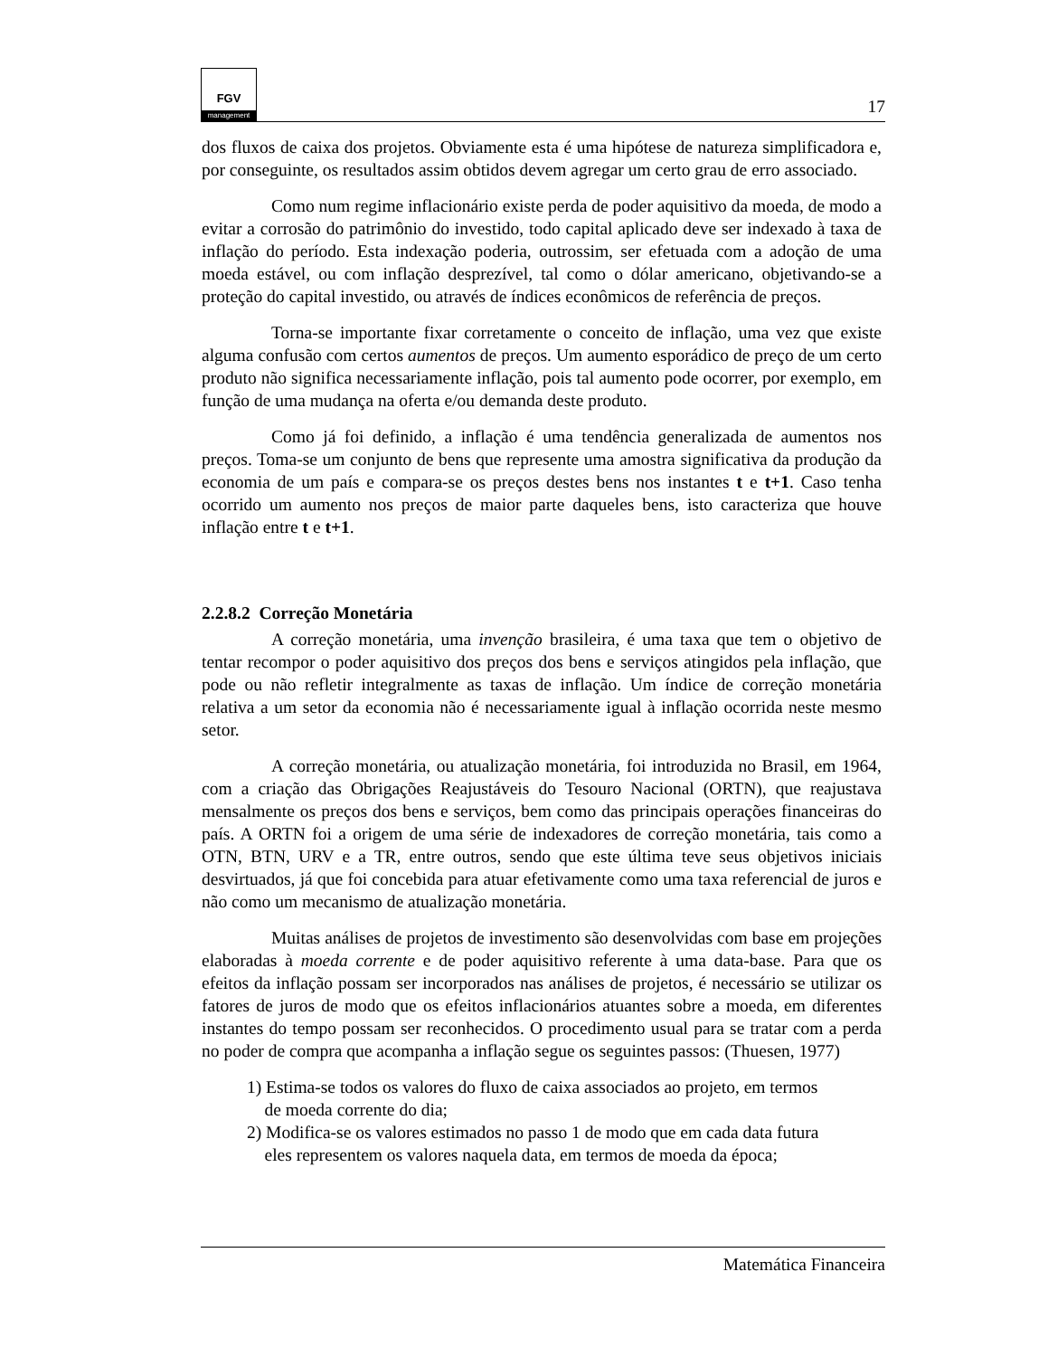FGV
management
17
dos fluxos de caixa dos projetos. Obviamente esta é uma hipótese de natureza simplificadora e, por conseguinte, os resultados assim obtidos devem agregar um certo grau de erro associado.
Como num regime inflacionário existe perda de poder aquisitivo da moeda, de modo a evitar a corrosão do patrimônio do investido, todo capital aplicado deve ser indexado à taxa de inflação do período. Esta indexação poderia, outrossim, ser efetuada com a adoção de uma moeda estável, ou com inflação desprezível, tal como o dólar americano, objetivando-se a proteção do capital investido, ou através de índices econômicos de referência de preços.
Torna-se importante fixar corretamente o conceito de inflação, uma vez que existe alguma confusão com certos aumentos de preços. Um aumento esporádico de preço de um certo produto não significa necessariamente inflação, pois tal aumento pode ocorrer, por exemplo, em função de uma mudança na oferta e/ou demanda deste produto.
Como já foi definido, a inflação é uma tendência generalizada de aumentos nos preços. Toma-se um conjunto de bens que represente uma amostra significativa da produção da economia de um país e compara-se os preços destes bens nos instantes t e t+1. Caso tenha ocorrido um aumento nos preços de maior parte daqueles bens, isto caracteriza que houve inflação entre t e t+1.
2.2.8.2 Correção Monetária
A correção monetária, uma invenção brasileira, é uma taxa que tem o objetivo de tentar recompor o poder aquisitivo dos preços dos bens e serviços atingidos pela inflação, que pode ou não refletir integralmente as taxas de inflação. Um índice de correção monetária relativa a um setor da economia não é necessariamente igual à inflação ocorrida neste mesmo setor.
A correção monetária, ou atualização monetária, foi introduzida no Brasil, em 1964, com a criação das Obrigações Reajustáveis do Tesouro Nacional (ORTN), que reajustava mensalmente os preços dos bens e serviços, bem como das principais operações financeiras do país. A ORTN foi a origem de uma série de indexadores de correção monetária, tais como a OTN, BTN, URV e a TR, entre outros, sendo que este última teve seus objetivos iniciais desvirtuados, já que foi concebida para atuar efetivamente como uma taxa referencial de juros e não como um mecanismo de atualização monetária.
Muitas análises de projetos de investimento são desenvolvidas com base em projeções elaboradas à moeda corrente e de poder aquisitivo referente à uma data-base. Para que os efeitos da inflação possam ser incorporados nas análises de projetos, é necessário se utilizar os fatores de juros de modo que os efeitos inflacionários atuantes sobre a moeda, em diferentes instantes do tempo possam ser reconhecidos. O procedimento usual para se tratar com a perda no poder de compra que acompanha a inflação segue os seguintes passos: (Thuesen, 1977)
1) Estima-se todos os valores do fluxo de caixa associados ao projeto, em termos
de moeda corrente do dia;
2) Modifica-se os valores estimados no passo 1 de modo que em cada data futura
eles representem os valores naquela data, em termos de moeda da época;
Matemática Financeira